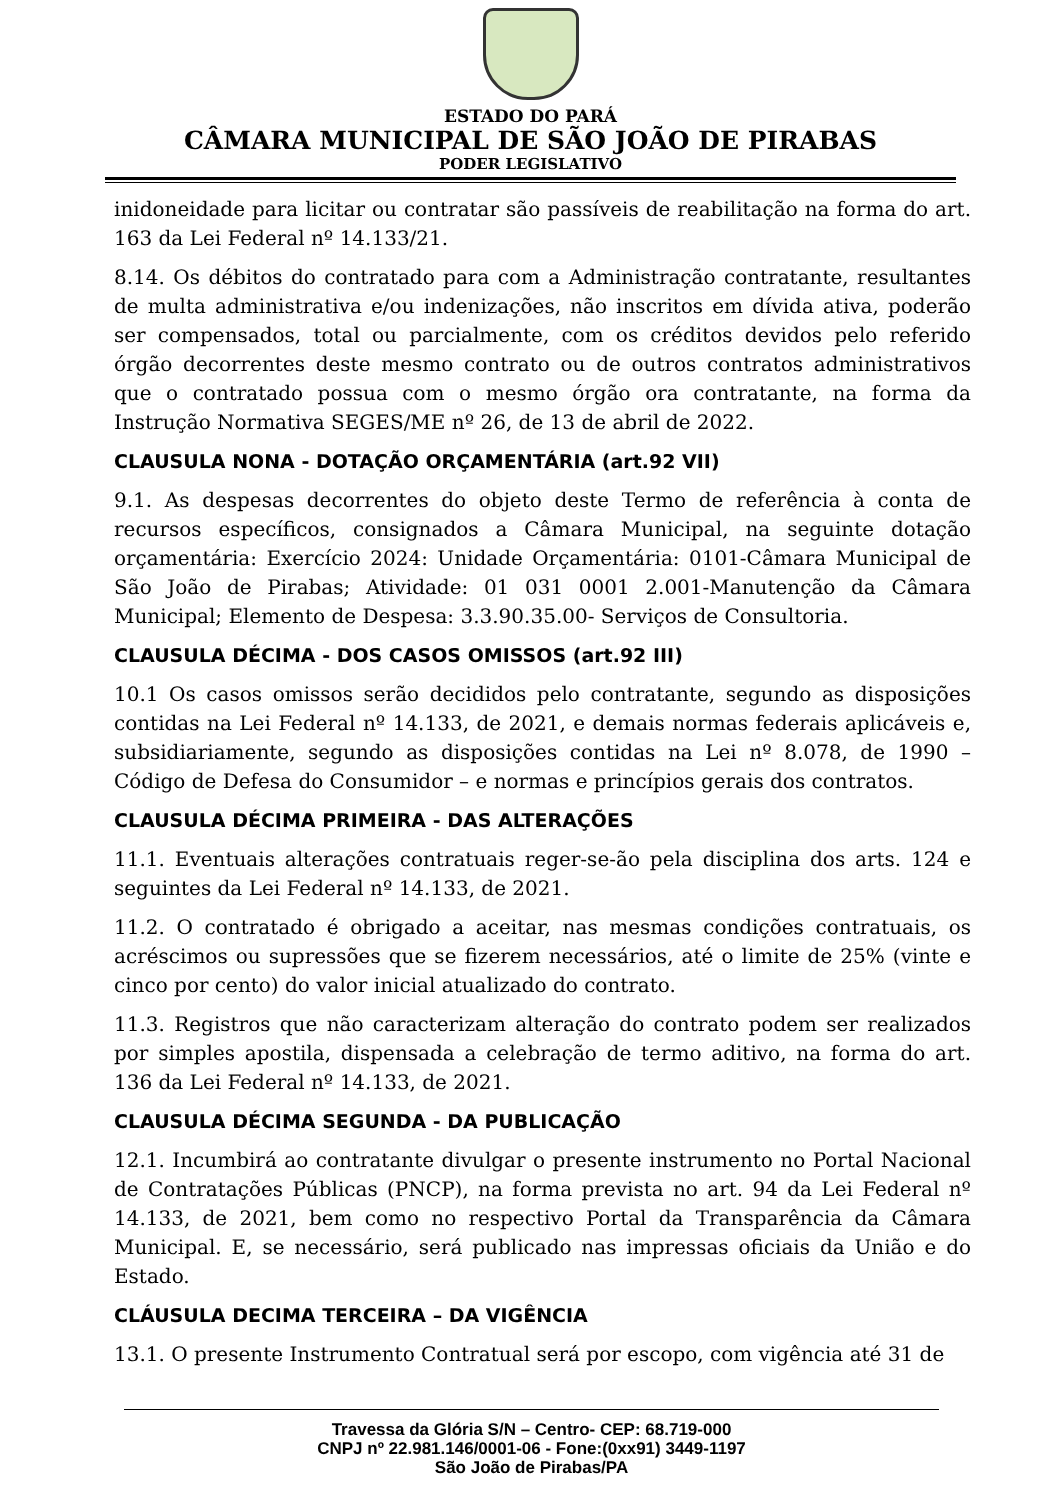ESTADO DO PARÁ
CÂMARA MUNICIPAL DE SÃO JOÃO DE PIRABAS
PODER LEGISLATIVO
inidoneidade para licitar ou contratar são passíveis de reabilitação na forma do art. 163 da Lei Federal nº 14.133/21.
8.14. Os débitos do contratado para com a Administração contratante, resultantes de multa administrativa e/ou indenizações, não inscritos em dívida ativa, poderão ser compensados, total ou parcialmente, com os créditos devidos pelo referido órgão decorrentes deste mesmo contrato ou de outros contratos administrativos que o contratado possua com o mesmo órgão ora contratante, na forma da Instrução Normativa SEGES/ME nº 26, de 13 de abril de 2022.
CLAUSULA NONA - DOTAÇÃO ORÇAMENTÁRIA (art.92 VII)
9.1. As despesas decorrentes do objeto deste Termo de referência à conta de recursos específicos, consignados a Câmara Municipal, na seguinte dotação orçamentária: Exercício 2024: Unidade Orçamentária: 0101-Câmara Municipal de São João de Pirabas; Atividade: 01 031 0001 2.001-Manutenção da Câmara Municipal; Elemento de Despesa: 3.3.90.35.00- Serviços de Consultoria.
CLAUSULA DÉCIMA - DOS CASOS OMISSOS (art.92 III)
10.1 Os casos omissos serão decididos pelo contratante, segundo as disposições contidas na Lei Federal nº 14.133, de 2021, e demais normas federais aplicáveis e, subsidiariamente, segundo as disposições contidas na Lei nº 8.078, de 1990 – Código de Defesa do Consumidor – e normas e princípios gerais dos contratos.
CLAUSULA DÉCIMA PRIMEIRA - DAS ALTERAÇÕES
11.1. Eventuais alterações contratuais reger-se-ão pela disciplina dos arts. 124 e seguintes da Lei Federal nº 14.133, de 2021.
11.2. O contratado é obrigado a aceitar, nas mesmas condições contratuais, os acréscimos ou supressões que se fizerem necessários, até o limite de 25% (vinte e cinco por cento) do valor inicial atualizado do contrato.
11.3. Registros que não caracterizam alteração do contrato podem ser realizados por simples apostila, dispensada a celebração de termo aditivo, na forma do art. 136 da Lei Federal nº 14.133, de 2021.
CLAUSULA DÉCIMA SEGUNDA - DA PUBLICAÇÃO
12.1. Incumbirá ao contratante divulgar o presente instrumento no Portal Nacional de Contratações Públicas (PNCP), na forma prevista no art. 94 da Lei Federal nº 14.133, de 2021, bem como no respectivo Portal da Transparência da Câmara Municipal. E, se necessário, será publicado nas impressas oficiais da União e do Estado.
CLÁUSULA DECIMA TERCEIRA – DA VIGÊNCIA
13.1. O presente Instrumento Contratual será por escopo, com vigência até 31 de
Travessa da Glória S/N – Centro- CEP: 68.719-000
CNPJ nº 22.981.146/0001-06 - Fone:(0xx91) 3449-1197
São João de Pirabas/PA